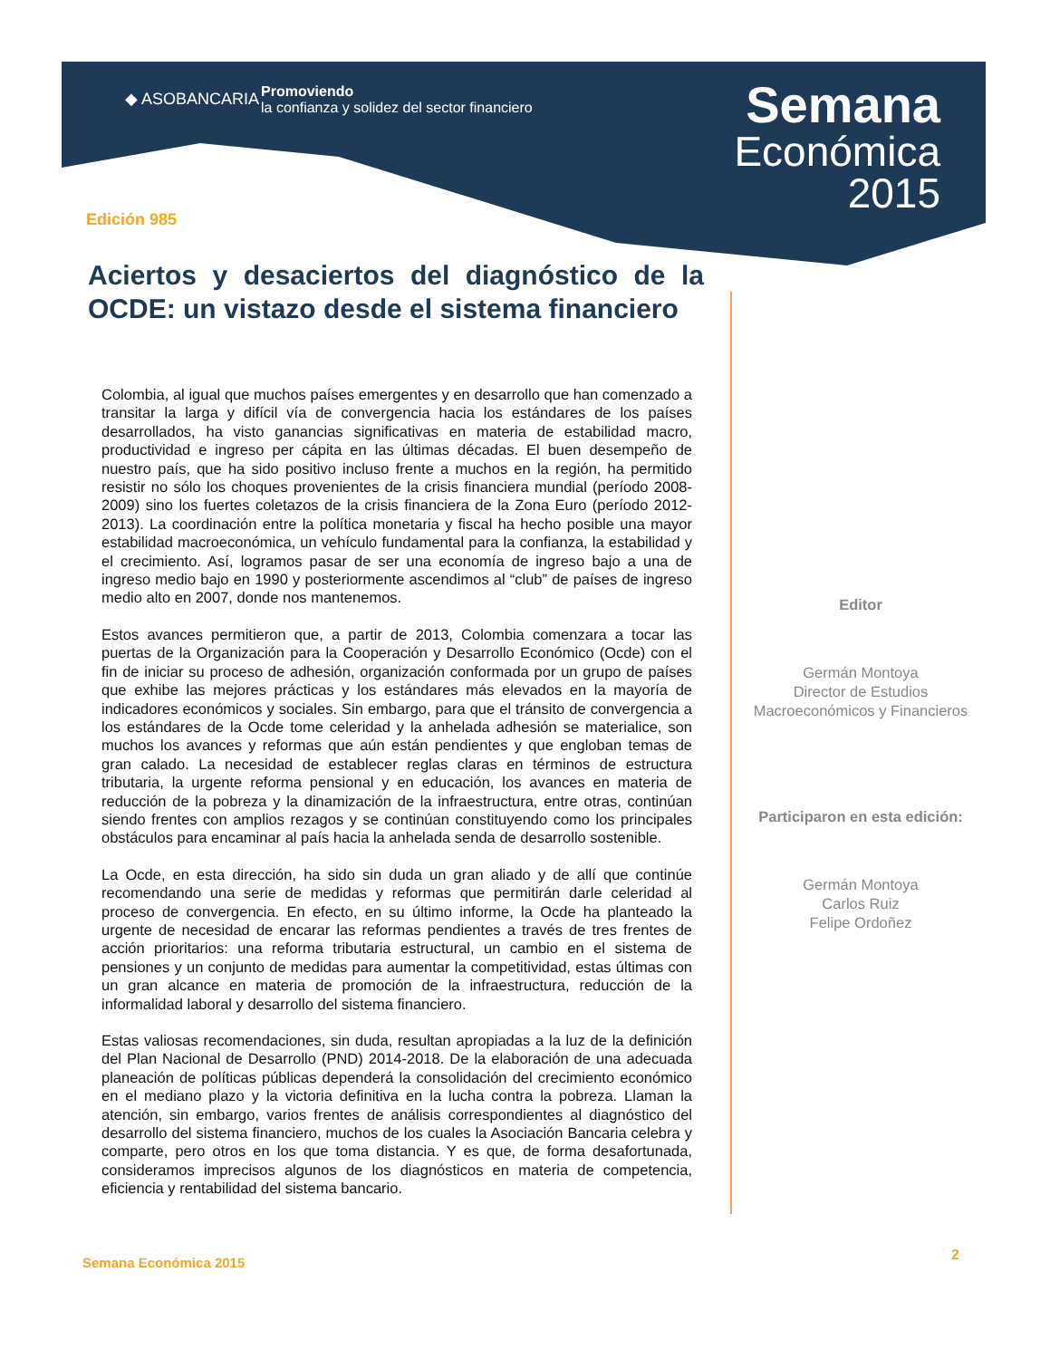◆ ASOBANCARIA
Promoviendo
la confianza y solidez del sector financiero
Semana
Económica
2015
Edición 985
Aciertos y desaciertos del diagnóstico de la OCDE: un vistazo desde el sistema financiero
Colombia, al igual que muchos países emergentes y en desarrollo que han comenzado a transitar la larga y difícil vía de convergencia hacia los estándares de los países desarrollados, ha visto ganancias significativas en materia de estabilidad macro, productividad e ingreso per cápita en las últimas décadas. El buen desempeño de nuestro país, que ha sido positivo incluso frente a muchos en la región, ha permitido resistir no sólo los choques provenientes de la crisis financiera mundial (período 2008-2009) sino los fuertes coletazos de la crisis financiera de la Zona Euro (período 2012-2013). La coordinación entre la política monetaria y fiscal ha hecho posible una mayor estabilidad macroeconómica, un vehículo fundamental para la confianza, la estabilidad y el crecimiento. Así, logramos pasar de ser una economía de ingreso bajo a una de ingreso medio bajo en 1990 y posteriormente ascendimos al “club” de países de ingreso medio alto en 2007, donde nos mantenemos.
Estos avances permitieron que, a partir de 2013, Colombia comenzara a tocar las puertas de la Organización para la Cooperación y Desarrollo Económico (Ocde) con el fin de iniciar su proceso de adhesión, organización conformada por un grupo de países que exhibe las mejores prácticas y los estándares más elevados en la mayoría de indicadores económicos y sociales. Sin embargo, para que el tránsito de convergencia a los estándares de la Ocde tome celeridad y la anhelada adhesión se materialice, son muchos los avances y reformas que aún están pendientes y que engloban temas de gran calado. La necesidad de establecer reglas claras en términos de estructura tributaria, la urgente reforma pensional y en educación, los avances en materia de reducción de la pobreza y la dinamización de la infraestructura, entre otras, continúan siendo frentes con amplios rezagos y se continúan constituyendo como los principales obstáculos para encaminar al país hacia la anhelada senda de desarrollo sostenible.
La Ocde, en esta dirección, ha sido sin duda un gran aliado y de allí que continúe recomendando una serie de medidas y reformas que permitirán darle celeridad al proceso de convergencia. En efecto, en su último informe, la Ocde ha planteado la urgente de necesidad de encarar las reformas pendientes a través de tres frentes de acción prioritarios: una reforma tributaria estructural, un cambio en el sistema de pensiones y un conjunto de medidas para aumentar la competitividad, estas últimas con un gran alcance en materia de promoción de la infraestructura, reducción de la informalidad laboral y desarrollo del sistema financiero.
Estas valiosas recomendaciones, sin duda, resultan apropiadas a la luz de la definición del Plan Nacional de Desarrollo (PND) 2014-2018. De la elaboración de una adecuada planeación de políticas públicas dependerá la consolidación del crecimiento económico en el mediano plazo y la victoria definitiva en la lucha contra la pobreza. Llaman la atención, sin embargo, varios frentes de análisis correspondientes al diagnóstico del desarrollo del sistema financiero, muchos de los cuales la Asociación Bancaria celebra y comparte, pero otros en los que toma distancia. Y es que, de forma desafortunada, consideramos imprecisos algunos de los diagnósticos en materia de competencia, eficiencia y rentabilidad del sistema bancario.
Editor
Germán Montoya
Director de Estudios
Macroeconómicos y Financieros
Participaron en esta edición:
Germán Montoya
Carlos Ruiz
Felipe Ordoñez
Semana Económica 2015 2